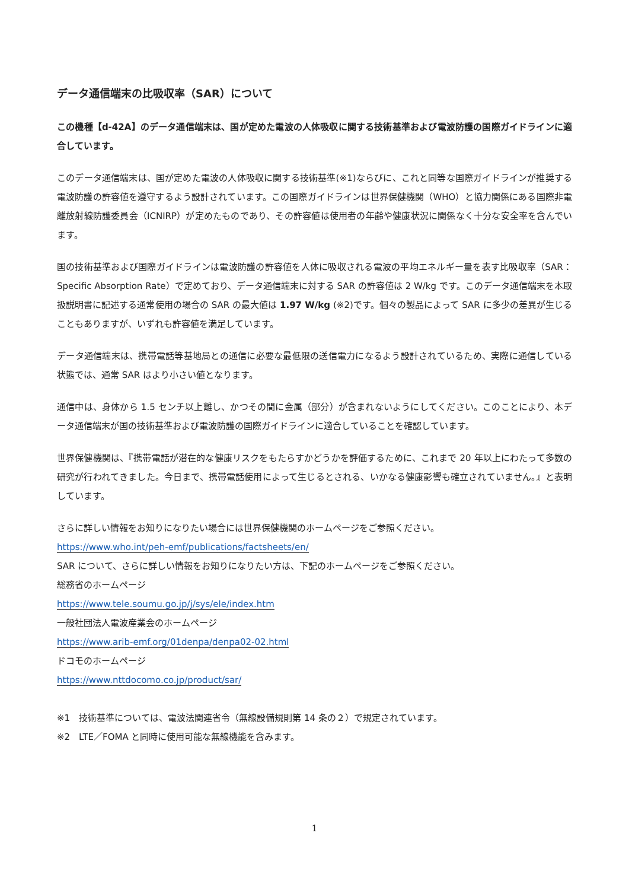データ通信端末の比吸収率（SAR）について
この機種【d-42A】のデータ通信端末は、国が定めた電波の人体吸収に関する技術基準および電波防護の国際ガイドラインに適合しています。
このデータ通信端末は、国が定めた電波の人体吸収に関する技術基準(※1)ならびに、これと同等な国際ガイドラインが推奨する電波防護の許容値を遵守するよう設計されています。この国際ガイドラインは世界保健機関（WHO）と協力関係にある国際非電離放射線防護委員会（ICNIRP）が定めたものであり、その許容値は使用者の年齢や健康状況に関係なく十分な安全率を含んでいます。
国の技術基準および国際ガイドラインは電波防護の許容値を人体に吸収される電波の平均エネルギー量を表す比吸収率（SAR：Specific Absorption Rate）で定めており、データ通信端末に対する SAR の許容値は 2 W/kg です。このデータ通信端末を本取扱説明書に記述する通常使用の場合の SAR の最大値は 1.97 W/kg (※2)です。個々の製品によって SAR に多少の差異が生じることもありますが、いずれも許容値を満足しています。
データ通信端末は、携帯電話等基地局との通信に必要な最低限の送信電力になるよう設計されているため、実際に通信している状態では、通常 SAR はより小さい値となります。
通信中は、身体から 1.5 センチ以上離し、かつその間に金属（部分）が含まれないようにしてください。このことにより、本データ通信端末が国の技術基準および電波防護の国際ガイドラインに適合していることを確認しています。
世界保健機関は、『携帯電話が潜在的な健康リスクをもたらすかどうかを評価するために、これまで 20 年以上にわたって多数の研究が行われてきました。今日まで、携帯電話使用によって生じるとされる、いかなる健康影響も確立されていません。』と表明しています。
さらに詳しい情報をお知りになりたい場合には世界保健機関のホームページをご参照ください。
https://www.who.int/peh-emf/publications/factsheets/en/
SAR について、さらに詳しい情報をお知りになりたい方は、下記のホームページをご参照ください。
総務省のホームページ
https://www.tele.soumu.go.jp/j/sys/ele/index.htm
一般社団法人電波産業会のホームページ
https://www.arib-emf.org/01denpa/denpa02-02.html
ドコモのホームページ
https://www.nttdocomo.co.jp/product/sar/
※1　技術基準については、電波法関連省令（無線設備規則第 14 条の２）で規定されています。
※2　LTE／FOMA と同時に使用可能な無線機能を含みます。
1